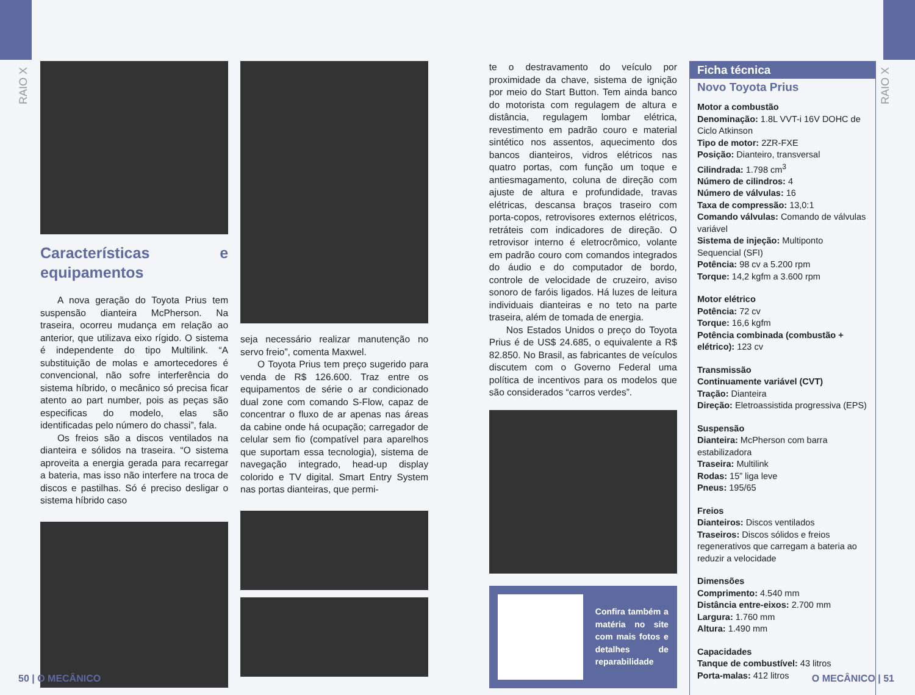RAIO X
RAIO X
Características e equipamentos
A nova geração do Toyota Prius tem suspensão dianteira McPherson. Na traseira, ocorreu mudança em relação ao anterior, que utilizava eixo rígido. O sistema é independente do tipo Multilink. “A substituição de molas e amortecedores é convencional, não sofre interferência do sistema híbrido, o mecânico só precisa ficar atento ao part number, pois as peças são especificas do modelo, elas são identificadas pelo número do chassi”, fala.
Os freios são a discos ventilados na dianteira e sólidos na traseira. “O sistema aproveita a energia gerada para recarregar a bateria, mas isso não interfere na troca de discos e pastilhas. Só é preciso desligar o sistema híbrido caso
seja necessário realizar manutenção no servo freio”, comenta Maxwel.
O Toyota Prius tem preço sugerido para venda de R$ 126.600. Traz entre os equipamentos de série o ar condicionado dual zone com comando S-Flow, capaz de concentrar o fluxo de ar apenas nas áreas da cabine onde há ocupação; carregador de celular sem fio (compatível para aparelhos que suportam essa tecnologia), sistema de navegação integrado, head-up display colorido e TV digital. Smart Entry System nas portas dianteiras, que permi-
te o destravamento do veículo por proximidade da chave, sistema de ignição por meio do Start Button. Tem ainda banco do motorista com regulagem de altura e distância, regulagem lombar elétrica, revestimento em padrão couro e material sintético nos assentos, aquecimento dos bancos dianteiros, vidros elétricos nas quatro portas, com função um toque e antiesmagamento, coluna de direção com ajuste de altura e profundidade, travas elétricas, descansa braços traseiro com porta-copos, retrovisores externos elétricos, retráteis com indicadores de direção. O retrovisor interno é eletrocrômico, volante em padrão couro com comandos integrados do áudio e do computador de bordo, controle de velocidade de cruzeiro, aviso sonoro de faróis ligados. Há luzes de leitura individuais dianteiras e no teto na parte traseira, além de tomada de energia.
Nos Estados Unidos o preço do Toyota Prius é de US$ 24.685, o equivalente a R$ 82.850. No Brasil, as fabricantes de veículos discutem com o Governo Federal uma política de incentivos para os modelos que são considerados “carros verdes”.
Confira também a matéria no site com mais fotos e detalhes de reparabilidade
Ficha técnica
Novo Toyota Prius
Motor a combustão
Denominação: 1.8L VVT-i 16V DOHC de Ciclo Atkinson
Tipo de motor: 2ZR-FXE
Posição: Dianteiro, transversal
Cilindrada: 1.798 cm<sup>3</sup>
Número de cilindros: 4
Número de válvulas: 16
Taxa de compressão: 13,0:1
Comando válvulas: Comando de válvulas variável
Sistema de injeção: Multiponto Sequencial (SFI)
Potência: 98 cv a 5.200 rpm
Torque: 14,2 kgfm a 3.600 rpm
Motor elétrico
Potência: 72 cv
Torque: 16,6 kgfm
Potência combinada (combustão + elétrico): 123 cv
Transmissão
Continuamente variável (CVT)
Tração: Dianteira
Direção: Eletroassistida progressiva (EPS)
Suspensão
Dianteira: McPherson com barra estabilizadora
Traseira: Multilink
Rodas: 15” liga leve
Pneus: 195/65
Freios
Dianteiros: Discos ventilados
Traseiros: Discos sólidos e freios regenerativos que carregam a bateria ao reduzir a velocidade
Dimensões
Comprimento: 4.540 mm
Distância entre-eixos: 2.700 mm
Largura: 1.760 mm
Altura: 1.490 mm
Capacidades
Tanque de combustível: 43 litros
Porta-malas: 412 litros
50 | O MECÂNICO O MECÂNICO | 51